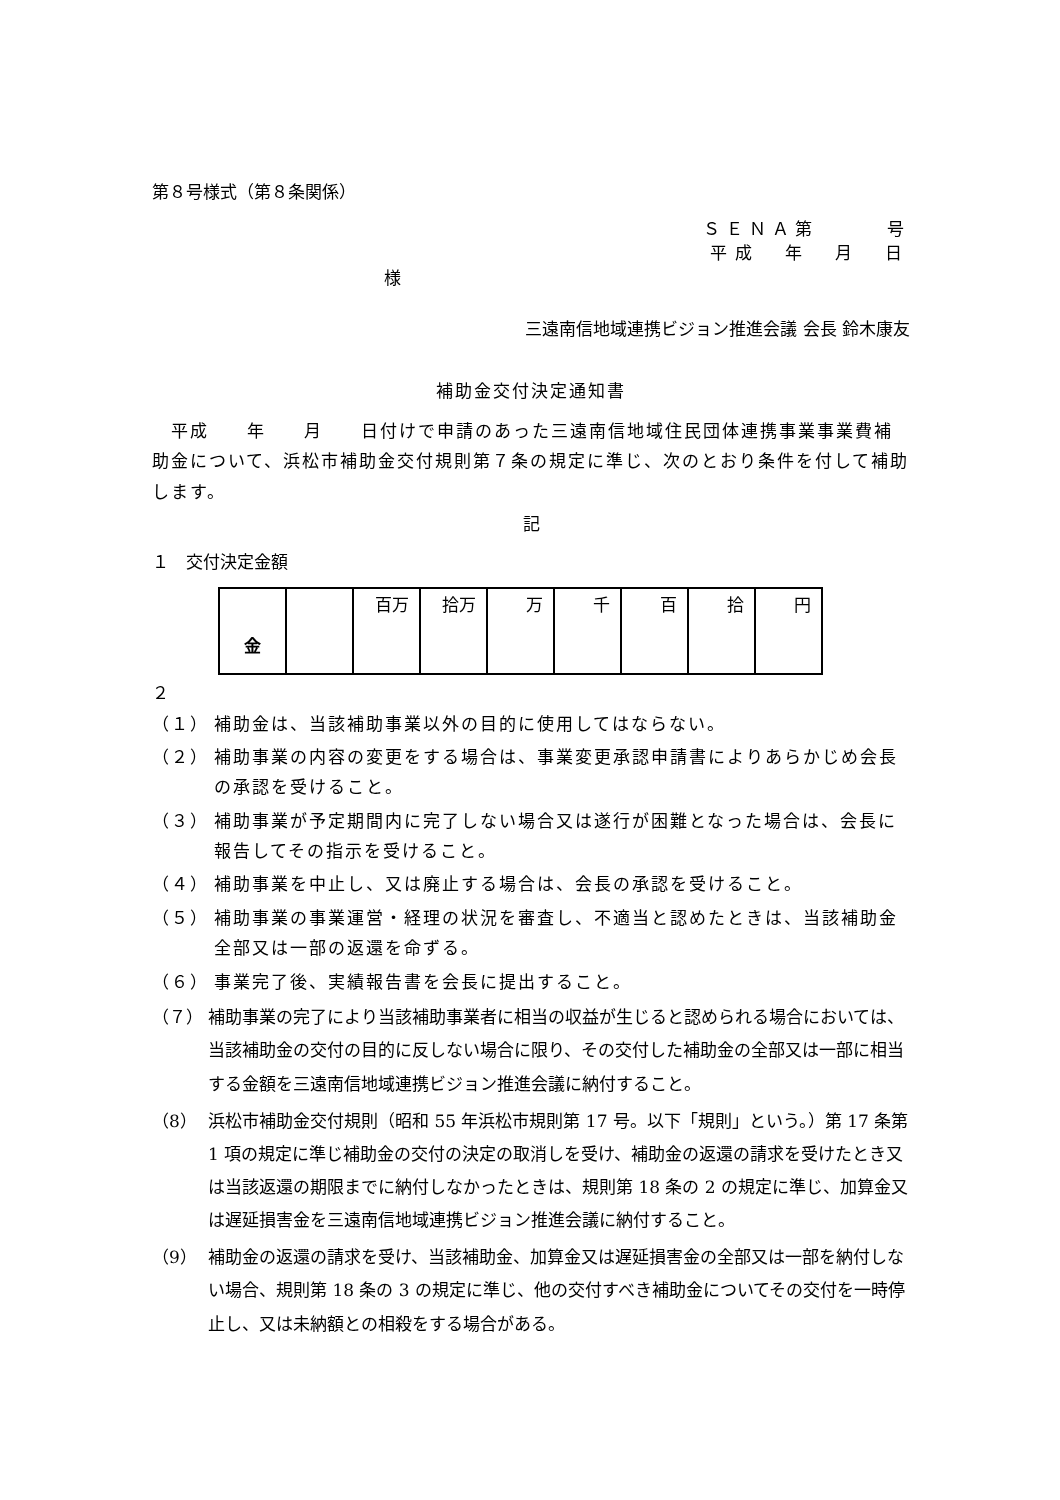第８号様式（第８条関係）
ＳＥＮＡ第　　　号
平成　年　月　日
様
三遠南信地域連携ビジョン推進会議 会長 鈴木康友
補助金交付決定通知書
　平成　　年　　月　　日付けで申請のあった三遠南信地域住民団体連携事業事業費補助金について、浜松市補助金交付規則第７条の規定に準じ、次のとおり条件を付して補助します。
記
１　交付決定金額
| 金 | | 百万 | 拾万 | 万 | 千 | 百 | 拾 | 円 |
２
（１） 補助金は、当該補助事業以外の目的に使用してはならない。
（２） 補助事業の内容の変更をする場合は、事業変更承認申請書によりあらかじめ会長の承認を受けること。
（３） 補助事業が予定期間内に完了しない場合又は遂行が困難となった場合は、会長に報告してその指示を受けること。
（４） 補助事業を中止し、又は廃止する場合は、会長の承認を受けること。
（５） 補助事業の事業運営・経理の状況を審査し、不適当と認めたときは、当該補助金全部又は一部の返還を命ずる。
（６） 事業完了後、実績報告書を会長に提出すること。
（７） 補助事業の完了により当該補助事業者に相当の収益が生じると認められる場合においては、当該補助金の交付の目的に反しない場合に限り、その交付した補助金の全部又は一部に相当する金額を三遠南信地域連携ビジョン推進会議に納付すること。
（8） 浜松市補助金交付規則（昭和 55 年浜松市規則第 17 号。以下「規則」という。）第 17 条第 1 項の規定に準じ補助金の交付の決定の取消しを受け、補助金の返還の請求を受けたとき又は当該返還の期限までに納付しなかったときは、規則第 18 条の 2 の規定に準じ、加算金又は遅延損害金を三遠南信地域連携ビジョン推進会議に納付すること。
（9） 補助金の返還の請求を受け、当該補助金、加算金又は遅延損害金の全部又は一部を納付しない場合、規則第 18 条の 3 の規定に準じ、他の交付すべき補助金についてその交付を一時停止し、又は未納額との相殺をする場合がある。